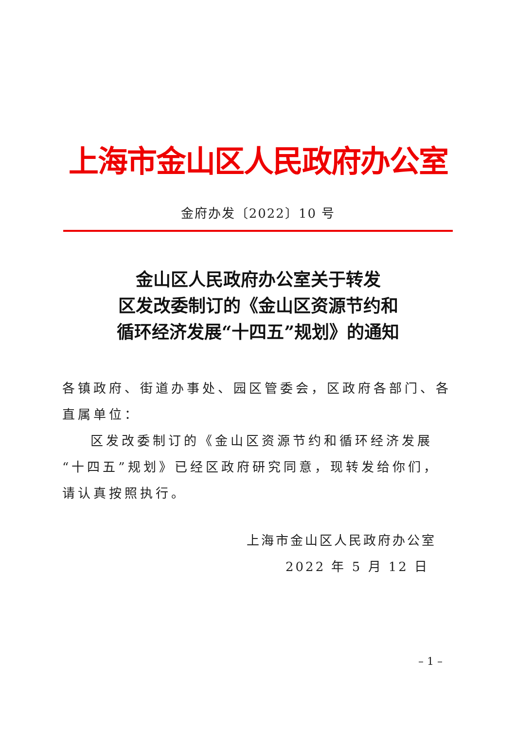上海市金山区人民政府办公室
金府办发〔2022〕10 号
金山区人民政府办公室关于转发
区发改委制订的《金山区资源节约和
循环经济发展“十四五”规划》的通知
各镇政府、街道办事处、园区管委会，区政府各部门、各直属单位：
区发改委制订的《金山区资源节约和循环经济发展“十四五”规划》已经区政府研究同意，现转发给你们，请认真按照执行。
上海市金山区人民政府办公室
2022 年 5 月 12 日
– 1 –